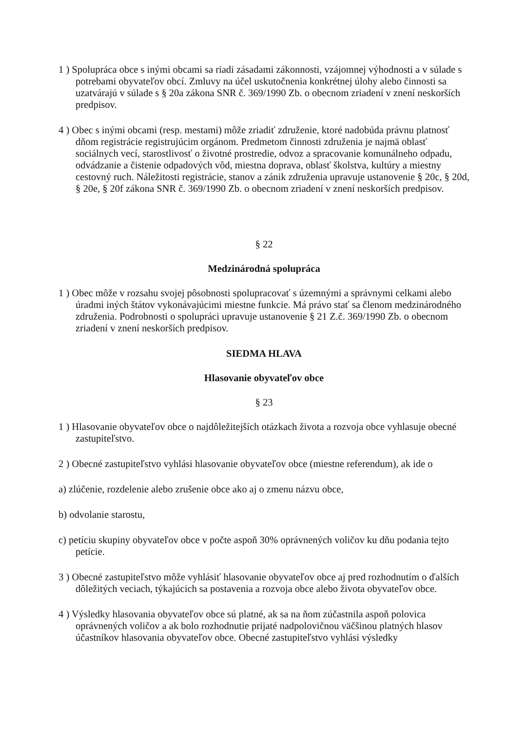1 ) Spolupráca obce s inými obcami sa riadi zásadami zákonnosti, vzájomnej výhodnosti a v súlade s potrebami obyvateľov obcí. Zmluvy na účel uskutočnenia konkrétnej úlohy alebo činnosti sa uzatvárajú v súlade s § 20a zákona SNR č. 369/1990 Zb. o obecnom zriadení v znení neskorších predpisov.
4 ) Obec s inými obcami (resp. mestami) môže zriadiť združenie, ktoré nadobúda právnu platnosť dňom registrácie registrujúcim orgánom. Predmetom činnosti združenia je najmä oblasť sociálnych vecí, starostlivosť o životné prostredie, odvoz a spracovanie komunálneho odpadu, odvádzanie a čistenie odpadových vôd, miestna doprava, oblasť školstva, kultúry a miestny cestovný ruch. Náležitosti registrácie, stanov a zánik združenia upravuje ustanovenie § 20c, § 20d, § 20e, § 20f zákona SNR č. 369/1990 Zb. o obecnom zriadení v znení neskorších predpisov.
§ 22
Medzinárodná spolupráca
1 ) Obec môže v rozsahu svojej pôsobnosti spolupracovať s územnými a správnymi celkami alebo úradmi iných štátov vykonávajúcimi miestne funkcie. Má právo stať sa členom medzinárodného združenia. Podrobnosti o spolupráci upravuje ustanovenie § 21 Z.č. 369/1990 Zb. o obecnom zriadení v znení neskorších predpisov.
SIEDMA HLAVA
Hlasovanie obyvateľov obce
§ 23
1 ) Hlasovanie obyvateľov obce o najdôležitejších otázkach života a rozvoja obce vyhlasuje obecné zastupiteľstvo.
2 ) Obecné zastupiteľstvo vyhlási hlasovanie obyvateľov obce (miestne referendum), ak ide o
a) zlúčenie, rozdelenie alebo zrušenie obce ako aj o zmenu názvu obce,
b) odvolanie starostu,
c) petíciu skupiny obyvateľov obce v počte aspoň 30% oprávnených voličov ku dňu podania tejto petície.
3 ) Obecné zastupiteľstvo môže vyhlásiť hlasovanie obyvateľov obce aj pred rozhodnutím o ďalších dôležitých veciach, týkajúcich sa postavenia a rozvoja obce alebo života obyvateľov obce.
4 ) Výsledky hlasovania obyvateľov obce sú platné, ak sa na ňom zúčastnila aspoň polovica oprávnených voličov a ak bolo rozhodnutie prijaté nadpolovičnou väčšinou platných hlasov účastníkov hlasovania obyvateľov obce. Obecné zastupiteľstvo vyhlási výsledky